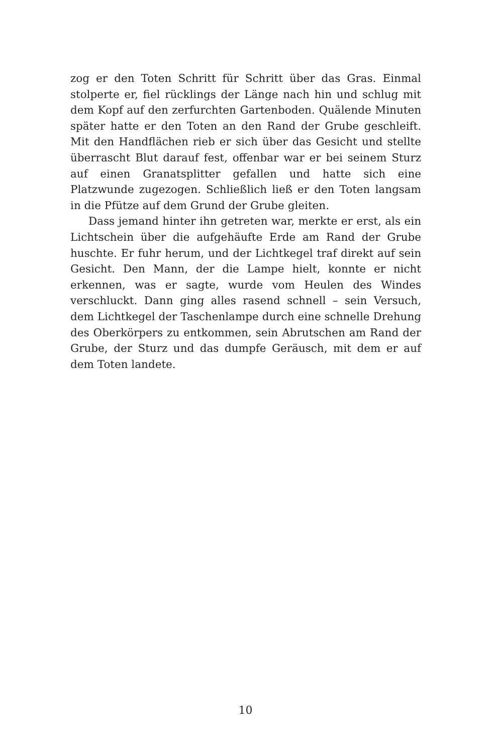zog er den Toten Schritt für Schritt über das Gras. Einmal stolperte er, fiel rücklings der Länge nach hin und schlug mit dem Kopf auf den zerfurchten Gartenboden. Quälende Minuten später hatte er den Toten an den Rand der Grube geschleift. Mit den Handflächen rieb er sich über das Gesicht und stellte überrascht Blut darauf fest, offenbar war er bei seinem Sturz auf einen Granatsplitter gefallen und hatte sich eine Platzwunde zugezogen. Schließlich ließ er den Toten langsam in die Pfütze auf dem Grund der Grube gleiten.
Dass jemand hinter ihn getreten war, merkte er erst, als ein Lichtschein über die aufgehäufte Erde am Rand der Grube huschte. Er fuhr herum, und der Lichtkegel traf direkt auf sein Gesicht. Den Mann, der die Lampe hielt, konnte er nicht erkennen, was er sagte, wurde vom Heulen des Windes verschluckt. Dann ging alles rasend schnell – sein Versuch, dem Lichtkegel der Taschenlampe durch eine schnelle Drehung des Oberkörpers zu entkommen, sein Abrutschen am Rand der Grube, der Sturz und das dumpfe Geräusch, mit dem er auf dem Toten landete.
10